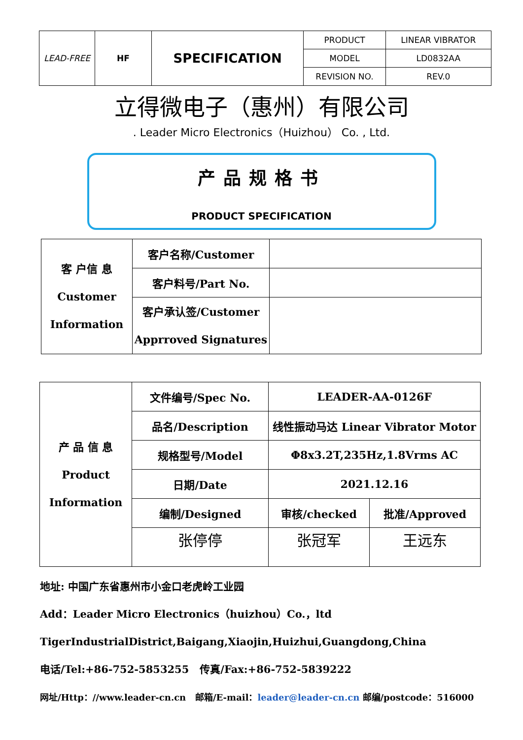| LEAD-FREE | HF | SPECIFICATION | PRODUCT | LINEAR VIBRATOR |
| | | | MODEL | LD0832AA |
| | | | REVISION NO. | REV.0 |
立得微电子（惠州）有限公司
. Leader Micro Electronics（Huizhou） Co. , Ltd.
产品规格书
PRODUCT SPECIFICATION
| 客 户信 息 Customer Information | 客户名称/Customer | |
| | 客户料号/Part No. | |
| | 客户承认签/Customer Apprroved Signatures | |
| 产 品 信 息 Product Information | 文件编号/Spec No. | LEADER-AA-0126F | |
| | 品名/Description | 线性振动马达 Linear Vibrator Motor | |
| | 规格型号/Model | Φ8x3.2T,235Hz,1.8Vrms AC | |
| | 日期/Date | 2021.12.16 | |
| | 编制/Designed | 审核/checked | 批准/Approved |
| | 张停停 | 张冠军 | 王远东 |
地址: 中国广东省惠州市小金口老虎岭工业园
Add：Leader Micro Electronics（huizhou）Co.，ltd
TigerIndustrialDistrict,Baigang,Xiaojin,Huizhui,Guangdong,China
电话/Tel:+86-752-5853255 传真/Fax:+86-752-5839222
网址/Http：//www.leader-cn.cn 邮箱/E-mail：leader@leader-cn.cn 邮编/postcode：516000